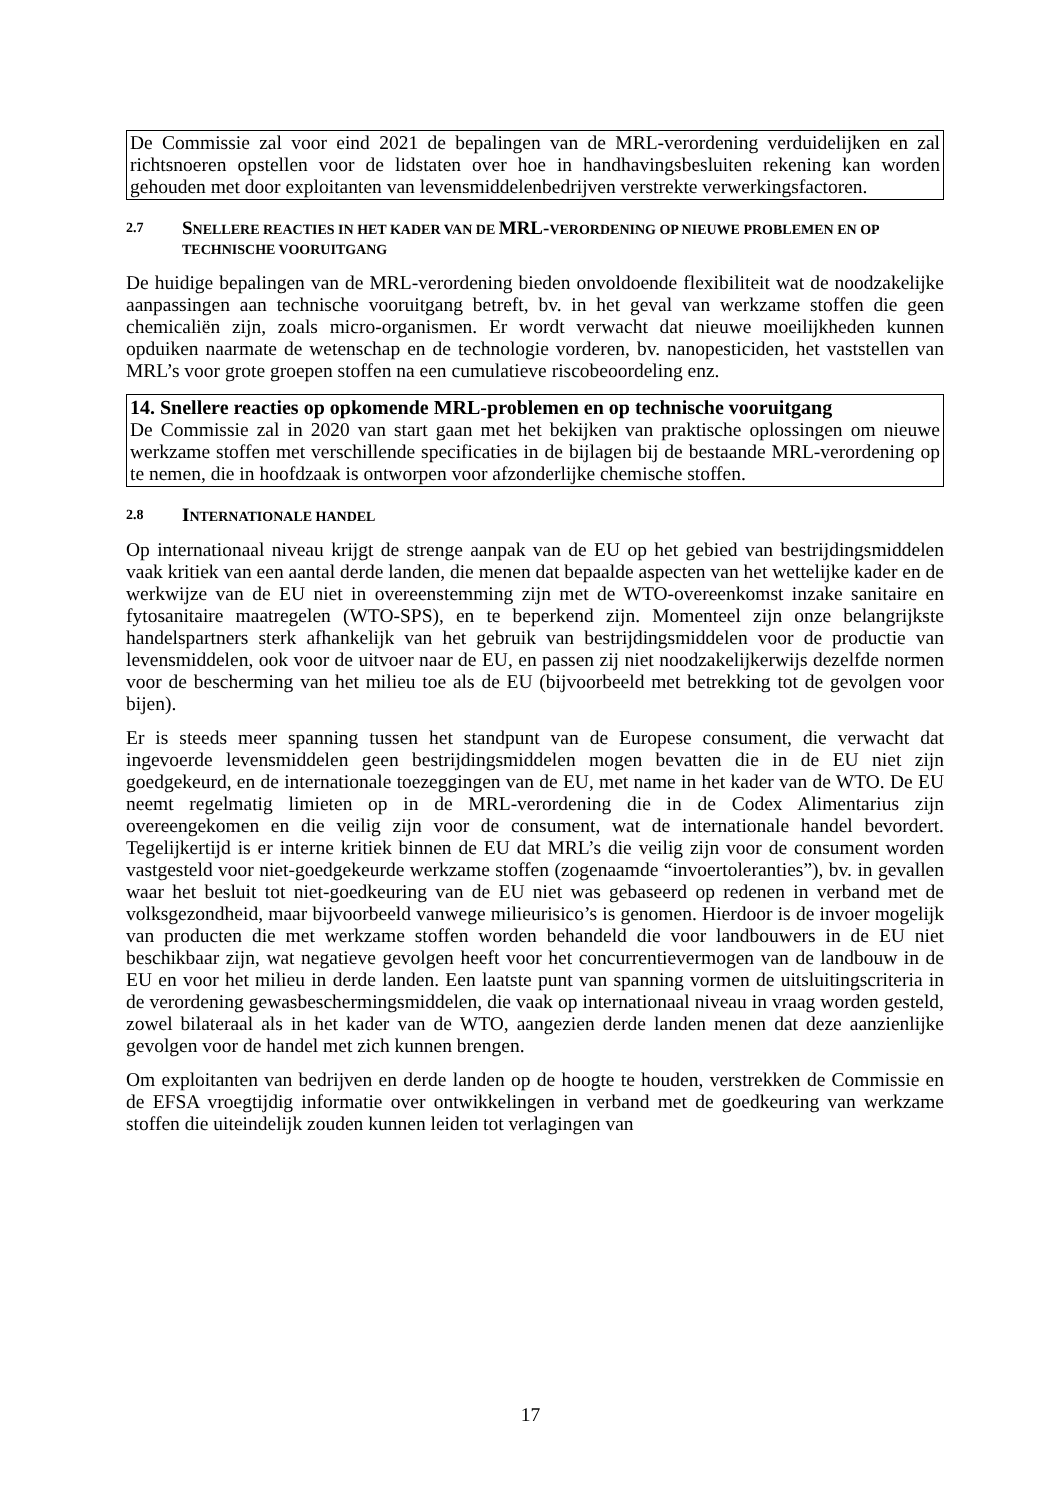De Commissie zal voor eind 2021 de bepalingen van de MRL-verordening verduidelijken en zal richtsnoeren opstellen voor de lidstaten over hoe in handhavingsbesluiten rekening kan worden gehouden met door exploitanten van levensmiddelenbedrijven verstrekte verwerkingsfactoren.
2.7 SNELLERE REACTIES IN HET KADER VAN DE MRL-VERORDENING OP NIEUWE PROBLEMEN EN OP TECHNISCHE VOORUITGANG
De huidige bepalingen van de MRL-verordening bieden onvoldoende flexibiliteit wat de noodzakelijke aanpassingen aan technische vooruitgang betreft, bv. in het geval van werkzame stoffen die geen chemicaliën zijn, zoals micro-organismen. Er wordt verwacht dat nieuwe moeilijkheden kunnen opduiken naarmate de wetenschap en de technologie vorderen, bv. nanopesticiden, het vaststellen van MRL’s voor grote groepen stoffen na een cumulatieve riscobeoordeling enz.
14. Snellere reacties op opkomende MRL-problemen en op technische vooruitgang
De Commissie zal in 2020 van start gaan met het bekijken van praktische oplossingen om nieuwe werkzame stoffen met verschillende specificaties in de bijlagen bij de bestaande MRL-verordening op te nemen, die in hoofdzaak is ontworpen voor afzonderlijke chemische stoffen.
2.8 INTERNATIONALE HANDEL
Op internationaal niveau krijgt de strenge aanpak van de EU op het gebied van bestrijdingsmiddelen vaak kritiek van een aantal derde landen, die menen dat bepaalde aspecten van het wettelijke kader en de werkwijze van de EU niet in overeenstemming zijn met de WTO-overeenkomst inzake sanitaire en fytosanitaire maatregelen (WTO-SPS), en te beperkend zijn. Momenteel zijn onze belangrijkste handelspartners sterk afhankelijk van het gebruik van bestrijdingsmiddelen voor de productie van levensmiddelen, ook voor de uitvoer naar de EU, en passen zij niet noodzakelijkerwijs dezelfde normen voor de bescherming van het milieu toe als de EU (bijvoorbeeld met betrekking tot de gevolgen voor bijen).
Er is steeds meer spanning tussen het standpunt van de Europese consument, die verwacht dat ingevoerde levensmiddelen geen bestrijdingsmiddelen mogen bevatten die in de EU niet zijn goedgekeurd, en de internationale toezeggingen van de EU, met name in het kader van de WTO. De EU neemt regelmatig limieten op in de MRL-verordening die in de Codex Alimentarius zijn overeengekomen en die veilig zijn voor de consument, wat de internationale handel bevordert. Tegelijkertijd is er interne kritiek binnen de EU dat MRL’s die veilig zijn voor de consument worden vastgesteld voor niet-goedgekeurde werkzame stoffen (zogenaamde “invoertoleranties”), bv. in gevallen waar het besluit tot niet-goedkeuring van de EU niet was gebaseerd op redenen in verband met de volksgezondheid, maar bijvoorbeeld vanwege milieurisico’s is genomen. Hierdoor is de invoer mogelijk van producten die met werkzame stoffen worden behandeld die voor landbouwers in de EU niet beschikbaar zijn, wat negatieve gevolgen heeft voor het concurrentievermogen van de landbouw in de EU en voor het milieu in derde landen. Een laatste punt van spanning vormen de uitsluitingscriteria in de verordening gewasbeschermingsmiddelen, die vaak op internationaal niveau in vraag worden gesteld, zowel bilateraal als in het kader van de WTO, aangezien derde landen menen dat deze aanzienlijke gevolgen voor de handel met zich kunnen brengen.
Om exploitanten van bedrijven en derde landen op de hoogte te houden, verstrekken de Commissie en de EFSA vroegtijdig informatie over ontwikkelingen in verband met de goedkeuring van werkzame stoffen die uiteindelijk zouden kunnen leiden tot verlagingen van
17